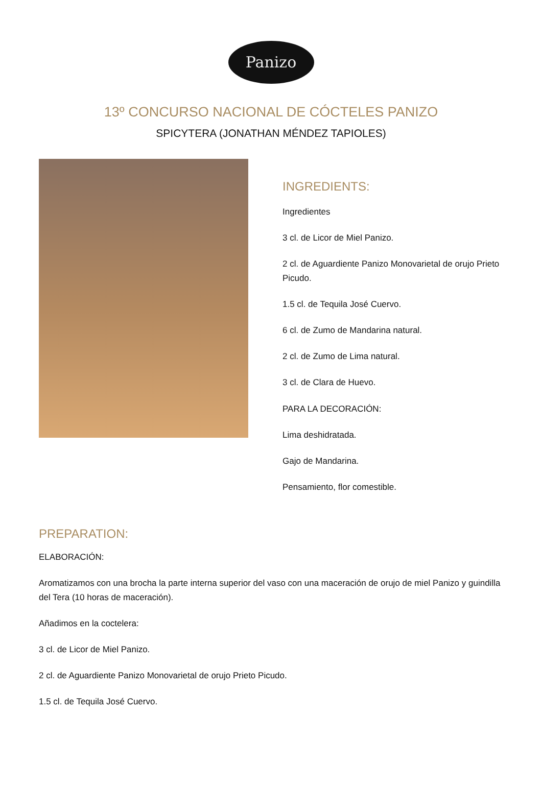Panizo
13º CONCURSO NACIONAL DE CÓCTELES PANIZO
SPICYTERA (JONATHAN MÉNDEZ TAPIOLES)
INGREDIENTS:
Ingredientes
3 cl. de Licor de Miel Panizo.
2 cl. de Aguardiente Panizo Monovarietal de orujo Prieto Picudo.
1.5 cl. de Tequila José Cuervo.
6 cl. de Zumo de Mandarina natural.
2 cl. de Zumo de Lima natural.
3 cl. de Clara de Huevo.
PARA LA DECORACIÓN:
Lima deshidratada.
Gajo de Mandarina.
Pensamiento, flor comestible.
PREPARATION:
ELABORACIÓN:
Aromatizamos con una brocha la parte interna superior del vaso con una maceración de orujo de miel Panizo y guindilla del Tera (10 horas de maceración).
Añadimos en la coctelera:
3 cl. de Licor de Miel Panizo.
2 cl. de Aguardiente Panizo Monovarietal de orujo Prieto Picudo.
1.5 cl. de Tequila José Cuervo.